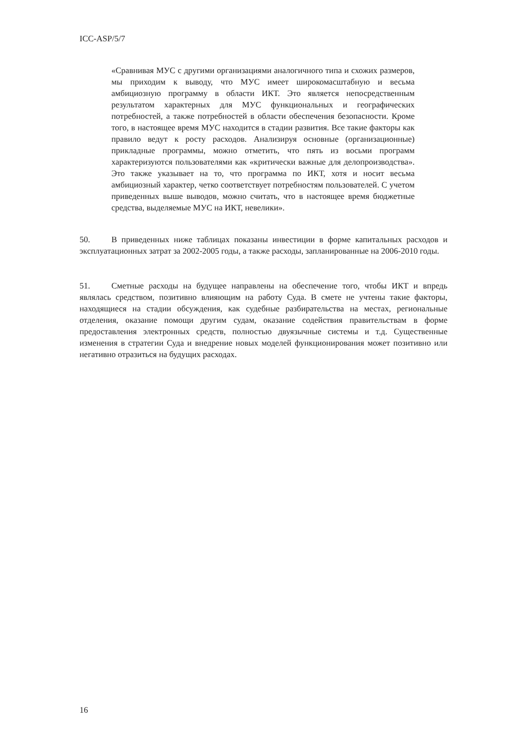ICC-ASP/5/7
«Сравнивая МУС с другими организациями аналогичного типа и схожих размеров, мы приходим к выводу, что МУС имеет широкомасштабную и весьма амбициозную программу в области ИКТ. Это является непосредственным результатом характерных для МУС функциональных и географических потребностей, а также потребностей в области обеспечения безопасности. Кроме того, в настоящее время МУС находится в стадии развития. Все такие факторы как правило ведут к росту расходов. Анализируя основные (организационные) прикладные программы, можно отметить, что пять из восьми программ характеризуются пользователями как «критически важные для делопроизводства». Это также указывает на то, что программа по ИКТ, хотя и носит весьма амбициозный характер, четко соответствует потребностям пользователей. С учетом приведенных выше выводов, можно считать, что в настоящее время бюджетные средства, выделяемые МУС на ИКТ, невелики».
50. В приведенных ниже таблицах показаны инвестиции в форме капитальных расходов и эксплуатационных затрат за 2002-2005 годы, а также расходы, запланированные на 2006-2010 годы.
51. Сметные расходы на будущее направлены на обеспечение того, чтобы ИКТ и впредь являлась средством, позитивно влияющим на работу Суда. В смете не учтены такие факторы, находящиеся на стадии обсуждения, как судебные разбирательства на местах, региональные отделения, оказание помощи другим судам, оказание содействия правительствам в форме предоставления электронных средств, полностью двуязычные системы и т.д. Существенные изменения в стратегии Суда и внедрение новых моделей функционирования может позитивно или негативно отразиться на будущих расходах.
16